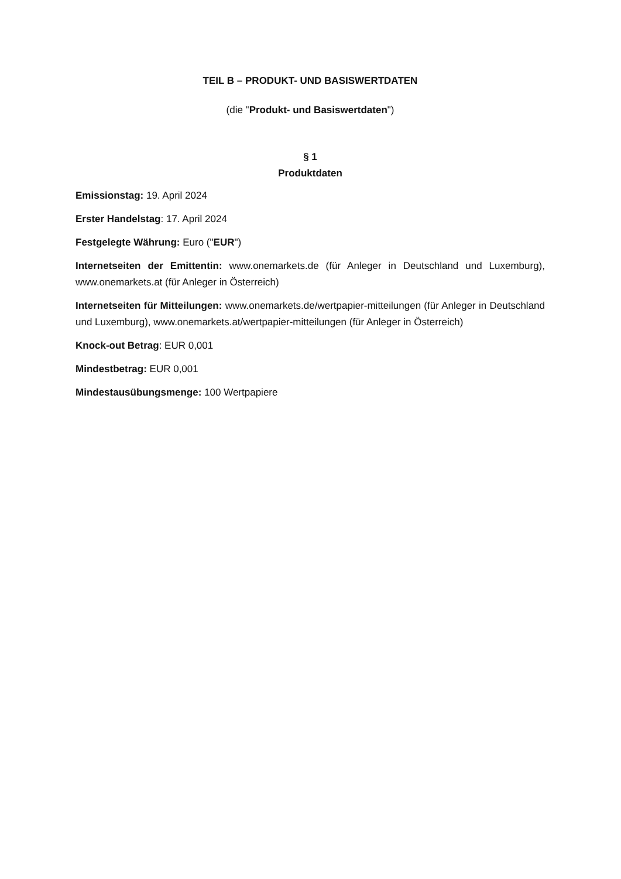TEIL B – PRODUKT- UND BASISWERTDATEN
(die "Produkt- und Basiswertdaten")
§ 1
Produktdaten
Emissionstag: 19. April 2024
Erster Handelstag: 17. April 2024
Festgelegte Währung: Euro ("EUR")
Internetseiten der Emittentin: www.onemarkets.de (für Anleger in Deutschland und Luxemburg), www.onemarkets.at (für Anleger in Österreich)
Internetseiten für Mitteilungen: www.onemarkets.de/wertpapier-mitteilungen (für Anleger in Deutschland und Luxemburg), www.onemarkets.at/wertpapier-mitteilungen (für Anleger in Österreich)
Knock-out Betrag: EUR 0,001
Mindestbetrag: EUR 0,001
Mindestausübungsmenge: 100 Wertpapiere